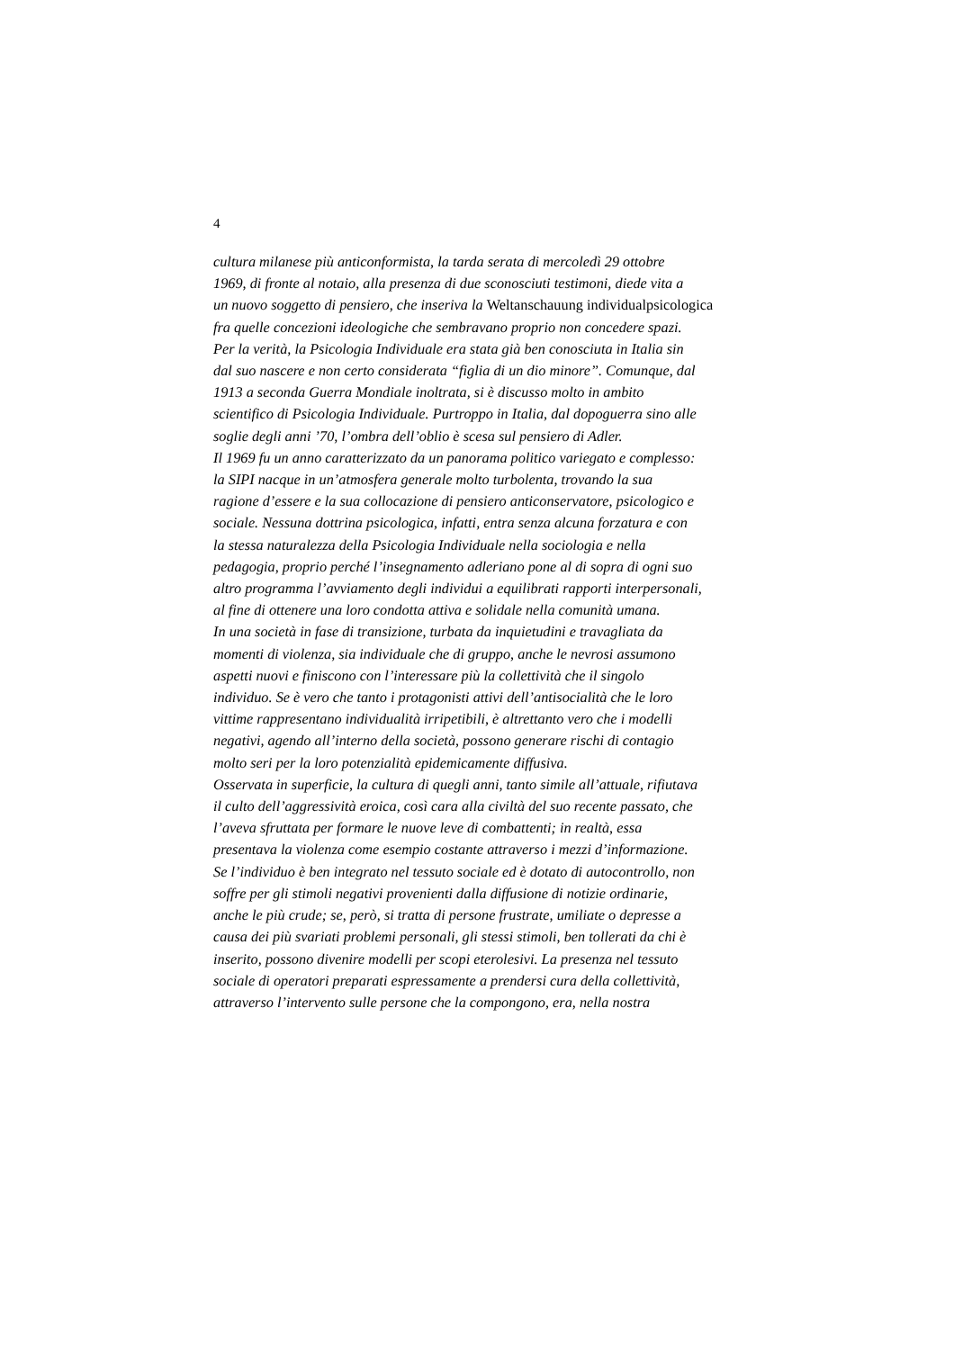4
cultura milanese più anticonformista, la tarda serata di mercoledì 29 ottobre
1969, di fronte al notaio, alla presenza di due sconosciuti testimoni, diede vita a
un nuovo soggetto di pensiero, che inseriva la Weltanschauung individualpsicologica
fra quelle concezioni ideologiche che sembravano proprio non concedere spazi.
Per la verità, la Psicologia Individuale era stata già ben conosciuta in Italia sin
dal suo nascere e non certo considerata “figlia di un dio minore”. Comunque, dal
1913 a seconda Guerra Mondiale inoltrata, si è discusso molto in ambito
scientifico di Psicologia Individuale. Purtroppo in Italia, dal dopoguerra sino alle
soglie degli anni ’70, l’ombra dell’oblio è scesa sul pensiero di Adler.
Il 1969 fu un anno caratterizzato da un panorama politico variegato e complesso:
la SIPI nacque in un’atmosfera generale molto turbolenta, trovando la sua
ragione d’essere e la sua collocazione di pensiero anticonservatore, psicologico e
sociale. Nessuna dottrina psicologica, infatti, entra senza alcuna forzatura e con
la stessa naturalezza della Psicologia Individuale nella sociologia e nella
pedagogia, proprio perché l’insegnamento adleriano pone al di sopra di ogni suo
altro programma l’avviamento degli individui a equilibrati rapporti interpersonali,
al fine di ottenere una loro condotta attiva e solidale nella comunità umana.
In una società in fase di transizione, turbata da inquietudini e travagliata da
momenti di violenza, sia individuale che di gruppo, anche le nevrosi assumono
aspetti nuovi e finiscono con l’interessare più la collettività che il singolo
individuo. Se è vero che tanto i protagonisti attivi dell’antisocialità che le loro
vittime rappresentano individualità irripetibili, è altrettanto vero che i modelli
negativi, agendo all’interno della società, possono generare rischi di contagio
molto seri per la loro potenzialità epidemicamente diffusiva.
Osservata in superficie, la cultura di quegli anni, tanto simile all’attuale, rifiutava
il culto dell’aggressività eroica, così cara alla civiltà del suo recente passato, che
l’aveva sfruttata per formare le nuove leve di combattenti; in realtà, essa
presentava la violenza come esempio costante attraverso i mezzi d’informazione.
Se l’individuo è ben integrato nel tessuto sociale ed è dotato di autocontrollo, non
soffre per gli stimoli negativi provenienti dalla diffusione di notizie ordinarie,
anche le più crude; se, però, si tratta di persone frustrate, umiliate o depresse a
causa dei più svariati problemi personali, gli stessi stimoli, ben tollerati da chi è
inserito, possono divenire modelli per scopi eterolesivi. La presenza nel tessuto
sociale di operatori preparati espressamente a prendersi cura della collettività,
attraverso l’intervento sulle persone che la compongono, era, nella nostra